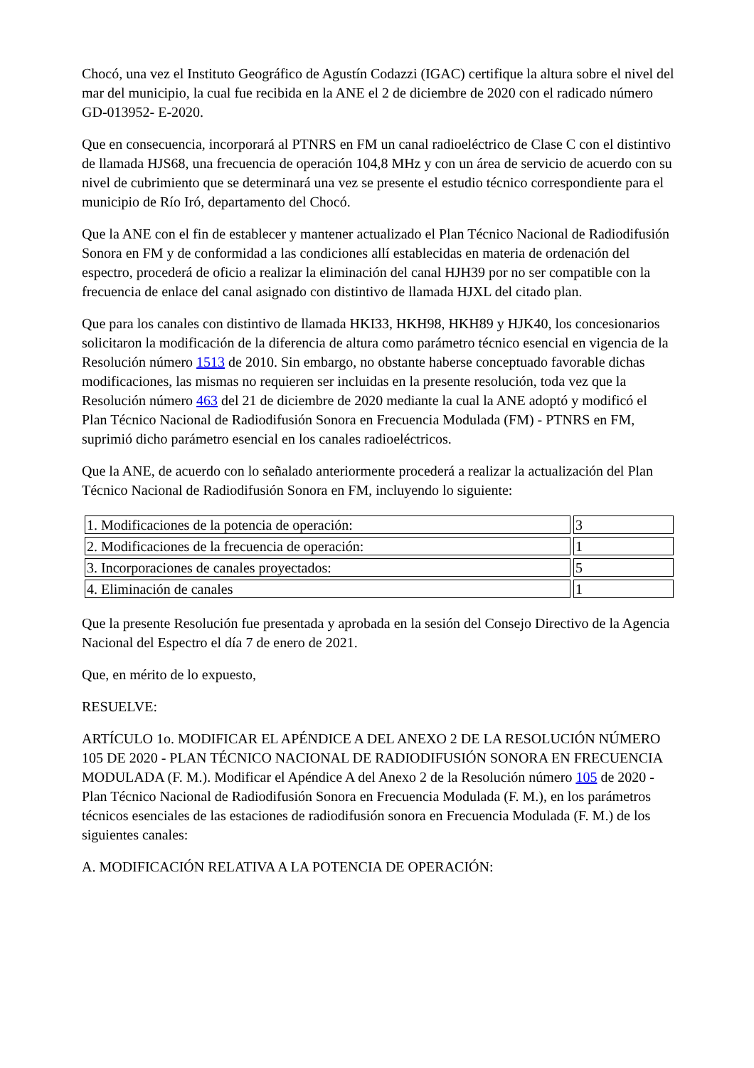Chocó, una vez el Instituto Geográfico de Agustín Codazzi (IGAC) certifique la altura sobre el nivel del mar del municipio, la cual fue recibida en la ANE el 2 de diciembre de 2020 con el radicado número GD-013952- E-2020.
Que en consecuencia, incorporará al PTNRS en FM un canal radioeléctrico de Clase C con el distintivo de llamada HJS68, una frecuencia de operación 104,8 MHz y con un área de servicio de acuerdo con su nivel de cubrimiento que se determinará una vez se presente el estudio técnico correspondiente para el municipio de Río Iró, departamento del Chocó.
Que la ANE con el fin de establecer y mantener actualizado el Plan Técnico Nacional de Radiodifusión Sonora en FM y de conformidad a las condiciones allí establecidas en materia de ordenación del espectro, procederá de oficio a realizar la eliminación del canal HJH39 por no ser compatible con la frecuencia de enlace del canal asignado con distintivo de llamada HJXL del citado plan.
Que para los canales con distintivo de llamada HKI33, HKH98, HKH89 y HJK40, los concesionarios solicitaron la modificación de la diferencia de altura como parámetro técnico esencial en vigencia de la Resolución número 1513 de 2010. Sin embargo, no obstante haberse conceptuado favorable dichas modificaciones, las mismas no requieren ser incluidas en la presente resolución, toda vez que la Resolución número 463 del 21 de diciembre de 2020 mediante la cual la ANE adoptó y modificó el Plan Técnico Nacional de Radiodifusión Sonora en Frecuencia Modulada (FM) - PTNRS en FM, suprimió dicho parámetro esencial en los canales radioeléctricos.
Que la ANE, de acuerdo con lo señalado anteriormente procederá a realizar la actualización del Plan Técnico Nacional de Radiodifusión Sonora en FM, incluyendo lo siguiente:
| 1. Modificaciones de la potencia de operación: | 3 |
| 2. Modificaciones de la frecuencia de operación: | 1 |
| 3. Incorporaciones de canales proyectados: | 5 |
| 4. Eliminación de canales | 1 |
Que la presente Resolución fue presentada y aprobada en la sesión del Consejo Directivo de la Agencia Nacional del Espectro el día 7 de enero de 2021.
Que, en mérito de lo expuesto,
RESUELVE:
ARTÍCULO 1o. MODIFICAR EL APÉNDICE A DEL ANEXO 2 DE LA RESOLUCIÓN NÚMERO 105 DE 2020 - PLAN TÉCNICO NACIONAL DE RADIODIFUSIÓN SONORA EN FRECUENCIA MODULADA (F. M.). Modificar el Apéndice A del Anexo 2 de la Resolución número 105 de 2020 - Plan Técnico Nacional de Radiodifusión Sonora en Frecuencia Modulada (F. M.), en los parámetros técnicos esenciales de las estaciones de radiodifusión sonora en Frecuencia Modulada (F. M.) de los siguientes canales:
A. MODIFICACIÓN RELATIVA A LA POTENCIA DE OPERACIÓN: